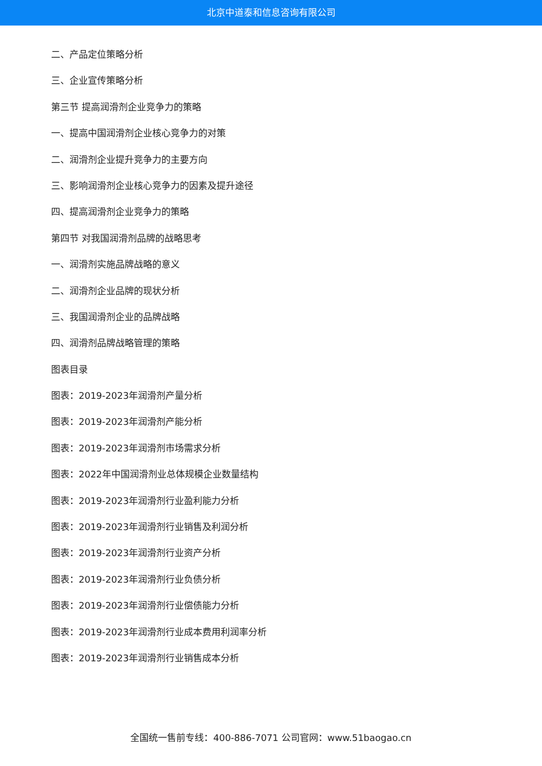北京中道泰和信息咨询有限公司
二、产品定位策略分析
三、企业宣传策略分析
第三节 提高润滑剂企业竞争力的策略
一、提高中国润滑剂企业核心竞争力的对策
二、润滑剂企业提升竞争力的主要方向
三、影响润滑剂企业核心竞争力的因素及提升途径
四、提高润滑剂企业竞争力的策略
第四节 对我国润滑剂品牌的战略思考
一、润滑剂实施品牌战略的意义
二、润滑剂企业品牌的现状分析
三、我国润滑剂企业的品牌战略
四、润滑剂品牌战略管理的策略
图表目录
图表：2019-2023年润滑剂产量分析
图表：2019-2023年润滑剂产能分析
图表：2019-2023年润滑剂市场需求分析
图表：2022年中国润滑剂业总体规模企业数量结构
图表：2019-2023年润滑剂行业盈利能力分析
图表：2019-2023年润滑剂行业销售及利润分析
图表：2019-2023年润滑剂行业资产分析
图表：2019-2023年润滑剂行业负债分析
图表：2019-2023年润滑剂行业偿债能力分析
图表：2019-2023年润滑剂行业成本费用利润率分析
图表：2019-2023年润滑剂行业销售成本分析
全国统一售前专线：400-886-7071 公司官网：www.51baogao.cn